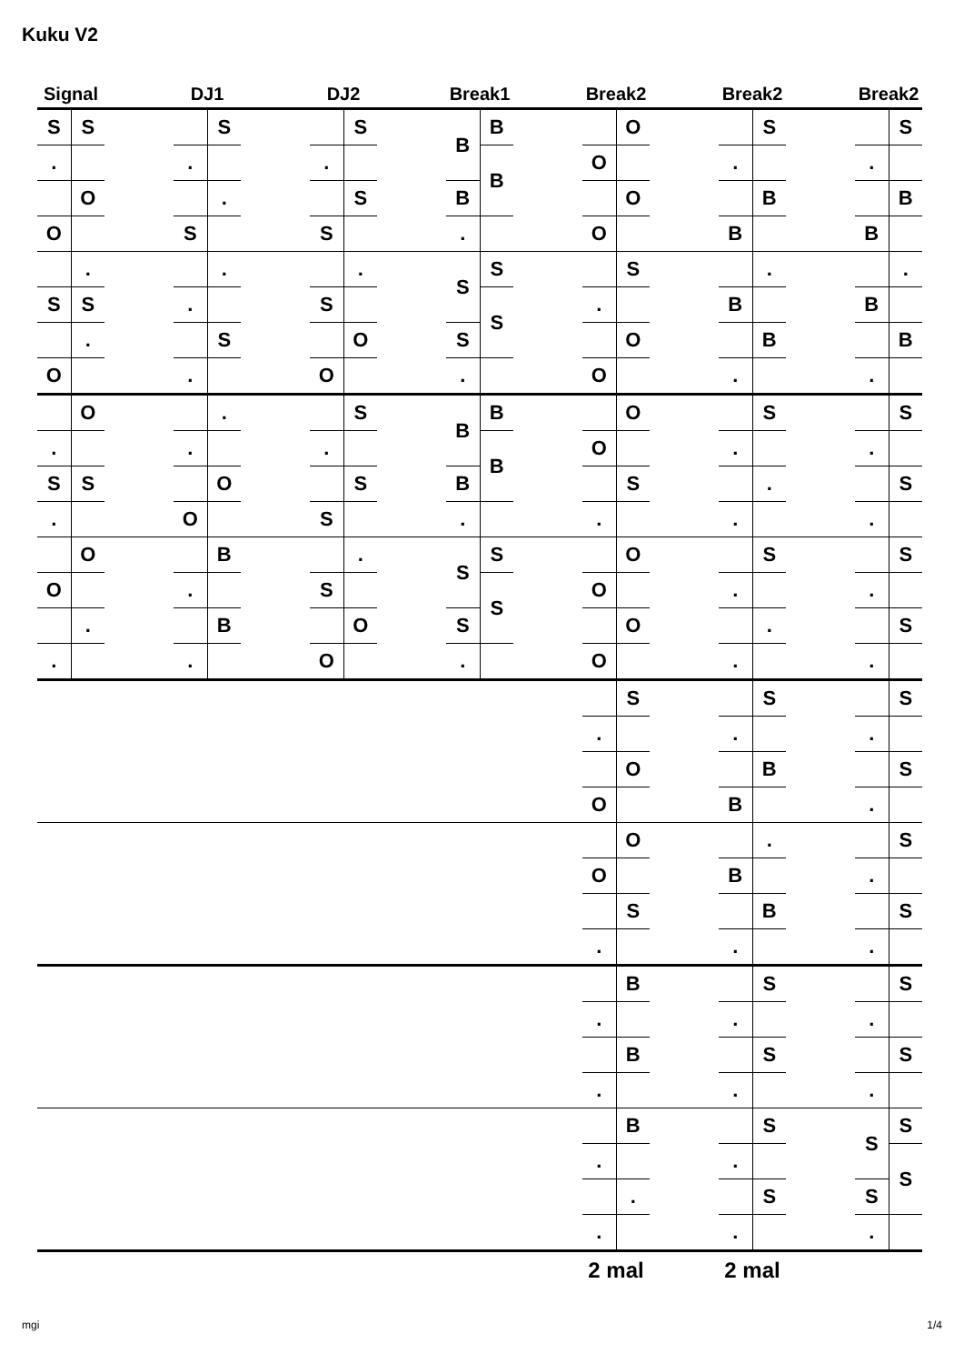Kuku V2
| Signal | | | DJ1 | | | DJ2 | | | Break1 | | | Break2 | | | Break2 | | | Break2 | |
| --- | --- | --- | --- | --- | --- | --- | --- | --- | --- | --- | --- | --- | --- | --- | --- | --- | --- | --- | --- |
| S | S | | | S | | | S | | B | B | | | O | | | S | | | S |
| . | | | . | | | . | | | | B | | O | | | . | | | . | |
| | O | | | . | | | S | | B | | | | O | | | B | | | B |
| O | | | S | | | S | | | . | | | O | | | B | | | B | |
| | . | | | . | | | . | | S | S | | | S | | | . | | | . |
| S | S | | . | | | S | | | | S | | . | | | B | | | B | |
| | . | | | S | | | O | | S | | | | O | | | B | | | B |
| O | | | . | | | O | | | . | | | O | | | . | | | . | |
| | O | | | . | | | S | | B | B | | | O | | | S | | | S |
| . | | | . | | | . | | | | B | | O | | | . | | | . | |
| S | S | | | O | | | S | | B | | | | S | | | . | | | S |
| . | | | O | | | S | | | . | | | . | | | . | | | . | |
| | O | | | B | | | . | | S | S | | | O | | | S | | | S |
| O | | | . | | | S | | | | S | | O | | | . | | | . | |
| | . | | | B | | | O | | S | | | | O | | | . | | | S |
| . | | | . | | | O | | | . | | | O | | | . | | | . | |
| | | | | | | | | | | | | | S | | | S | | | S |
| | | | | | | | | | | | | . | | | . | | | . | |
| | | | | | | | | | | | | | O | | | B | | | S |
| | | | | | | | | | | | | O | | | B | | | . | |
| | | | | | | | | | | | | | O | | | . | | | S |
| | | | | | | | | | | | | O | | | B | | | . | |
| | | | | | | | | | | | | | S | | | B | | | S |
| | | | | | | | | | | | | . | | | . | | | . | |
| | | | | | | | | | | | | | B | | | S | | | S |
| | | | | | | | | | | | | . | | | . | | | . | |
| | | | | | | | | | | | | | B | | | S | | | S |
| | | | | | | | | | | | | . | | | . | | | . | |
| | | | | | | | | | | | | | B | | | S | | S | S |
| | | | | | | | | | | | | . | | | . | | | | S |
| | | | | | | | | | | | | | . | | | S | | S | |
| | | | | | | | | | | | | . | | | . | | | . | |
| | | | | | | | | | | | | 2 mal | | | 2 mal | | | | |
mgi 1/4